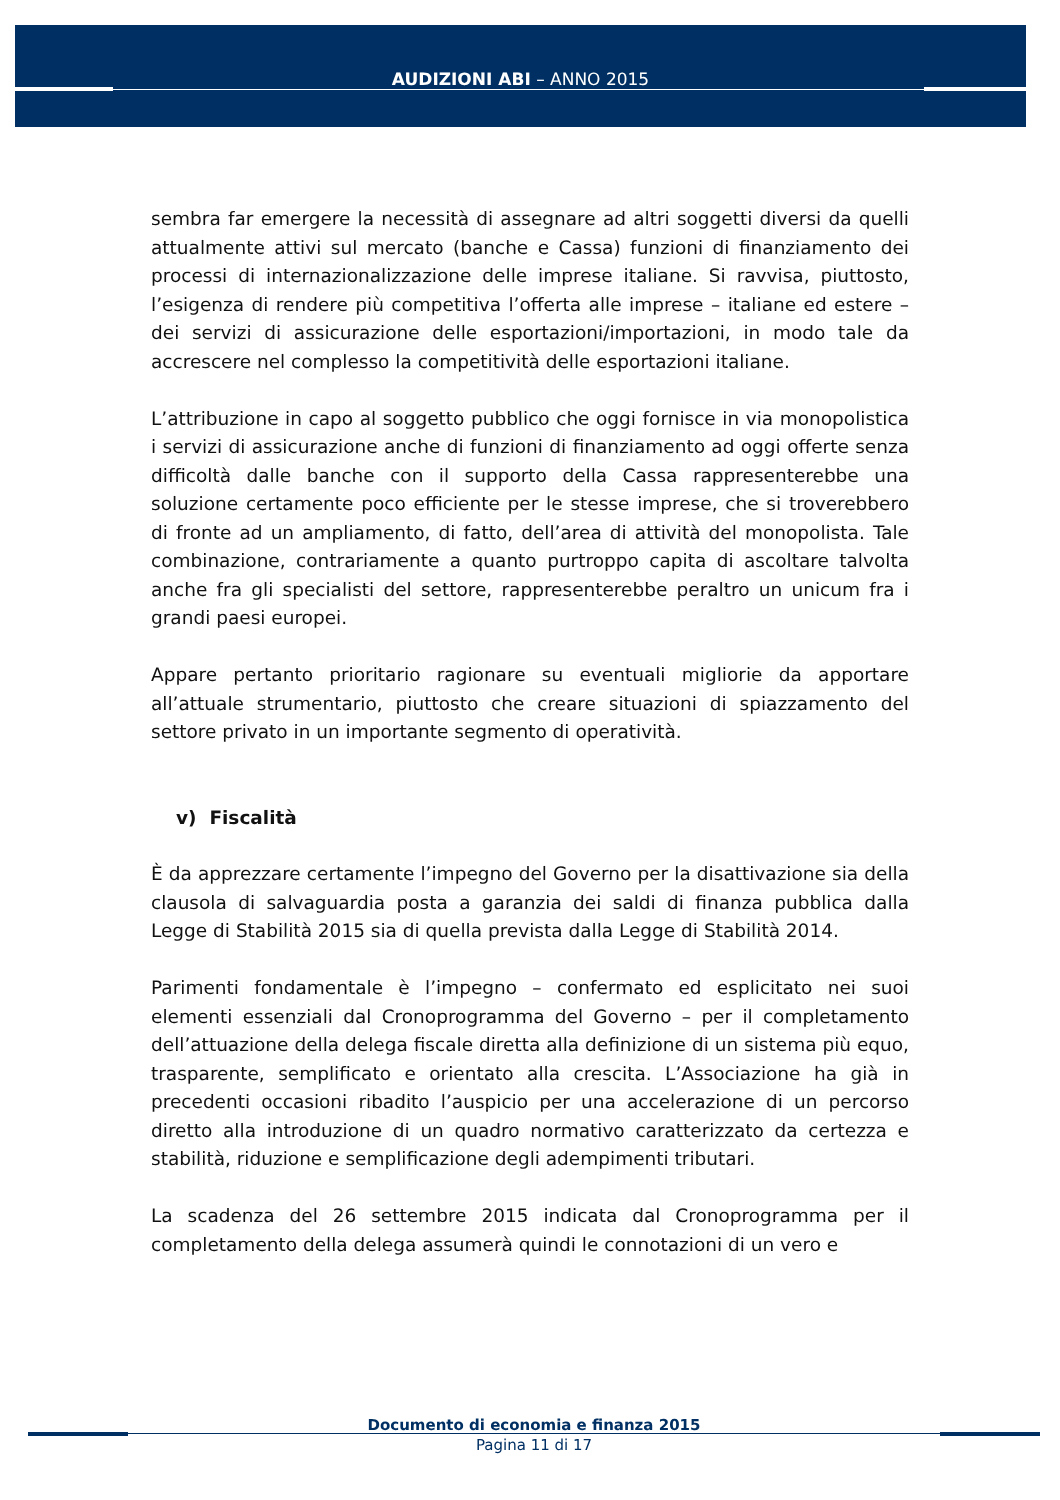AUDIZIONI ABI – ANNO 2015
sembra far emergere la necessità di assegnare ad altri soggetti diversi da quelli attualmente attivi sul mercato (banche e Cassa) funzioni di finanziamento dei processi di internazionalizzazione delle imprese italiane. Si ravvisa, piuttosto, l’esigenza di rendere più competitiva l’offerta alle imprese – italiane ed estere – dei servizi di assicurazione delle esportazioni/importazioni, in modo tale da accrescere nel complesso la competitività delle esportazioni italiane.
L’attribuzione in capo al soggetto pubblico che oggi fornisce in via monopolistica i servizi di assicurazione anche di funzioni di finanziamento ad oggi offerte senza difficoltà dalle banche con il supporto della Cassa rappresenterebbe una soluzione certamente poco efficiente per le stesse imprese, che si troverebbero di fronte ad un ampliamento, di fatto, dell’area di attività del monopolista. Tale combinazione, contrariamente a quanto purtroppo capita di ascoltare talvolta anche fra gli specialisti del settore, rappresenterebbe peraltro un unicum fra i grandi paesi europei.
Appare pertanto prioritario ragionare su eventuali migliorie da apportare all’attuale strumentario, piuttosto che creare situazioni di spiazzamento del settore privato in un importante segmento di operatività.
v) Fiscalità
È da apprezzare certamente l’impegno del Governo per la disattivazione sia della clausola di salvaguardia posta a garanzia dei saldi di finanza pubblica dalla Legge di Stabilità 2015 sia di quella prevista dalla Legge di Stabilità 2014.
Parimenti fondamentale è l’impegno – confermato ed esplicitato nei suoi elementi essenziali dal Cronoprogramma del Governo – per il completamento dell’attuazione della delega fiscale diretta alla definizione di un sistema più equo, trasparente, semplificato e orientato alla crescita. L’Associazione ha già in precedenti occasioni ribadito l’auspicio per una accelerazione di un percorso diretto alla introduzione di un quadro normativo caratterizzato da certezza e stabilità, riduzione e semplificazione degli adempimenti tributari.
La scadenza del 26 settembre 2015 indicata dal Cronoprogramma per il completamento della delega assumerà quindi le connotazioni di un vero e
Documento di economia e finanza 2015
Pagina 11 di 17